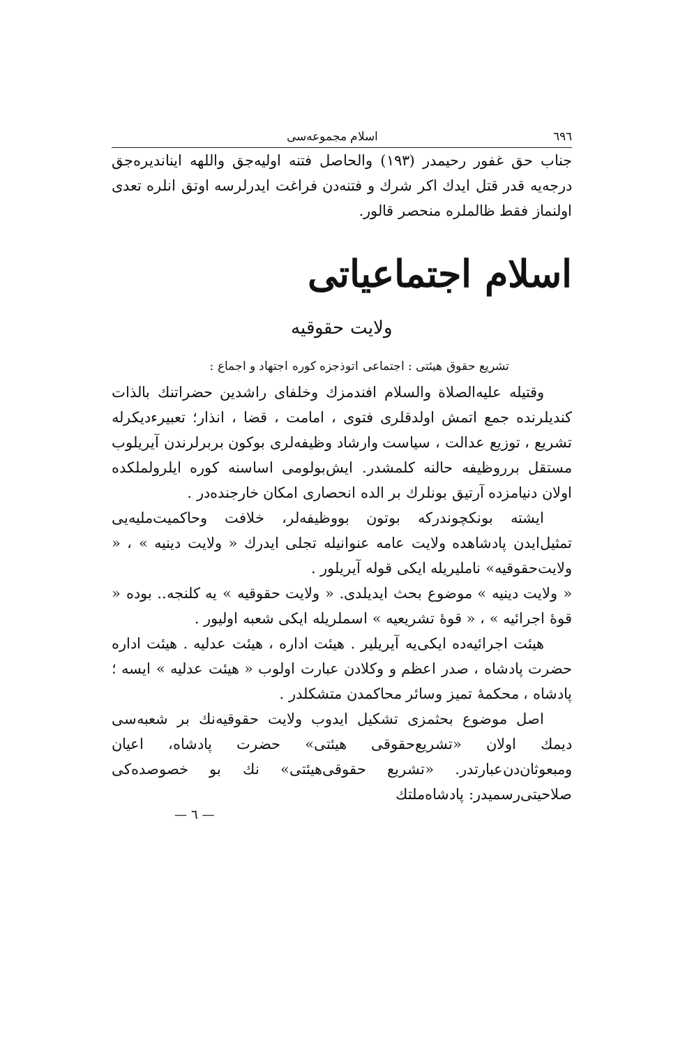٦٩٦ اسلام مجموعه‌سی
جناب حق غفور رحیمدر (١٩٣) والحاصل فتنه اولیه‌جق واللهه ایناندیره‌جق درجه‌یه قدر قتل ایدك اكر شرك و فتنه‌دن فراغت ایدرلرسه اوتق انلره تعدی اولنماز فقط ظالملره منحصر قالور.
اسلام اجتماعیاتی
ولایت حقوقیه
تشریع حقوق هیئتی : اجتماعی اتوذجزه کوره اجتهاد و اجماع :
وقتیله علیه‌الصلاة والسلام افندمزك وخلفای راشدین حضراتنك بالذات كندیلرنده جمع اتمش اولدقلری فتوی ، امامت ، قضا ، انذار؛ تعبیرءدیكرله تشریع ، توزیع عدالت ، سیاست وارشاد وظیفه‌لری بوكون بربرلرندن آیریلوب مستقل برروظیفه حالنه كلمشدر. ایش‌بولومی اساسنه كوره ایلرولملكده اولان دنیامزده آرتیق بونلرك بر الده انحصاری امكان خارجنده‌در .
ایشته بونكچوندركه بوتون بووظیفه‌لر، خلافت وحاكمیت‌ملیه‌یی تمثیل‌ایدن پادشاهده ولایت عامه عنوانیله تجلی ایدرك « ولایت دینیه » ، « ولایت‌حقوقیه» نامليریله ایكی قوله آیریلور .
« ولایت دینیه » موضوع بحث ایدیلدی. « ولایت حقوقیه » یه كلنجه.. بوده « قوهٔ اجرائیه » ، « قوهٔ تشریعیه » اسملریله ایكی شعبه اولیور .
هیئت اجرائیه‌ده ایكی‌یه آیریلیر . هیئت اداره ، هیئت عدلیه . هیئت اداره حضرت پادشاه ، صدر اعظم و وكلادن عبارت اولوب « هیئت عدلیه » ایسه ؛ پادشاه ، محكمهٔ تمیز وسائر محاكمدن متشكلدر .
اصل موضوع بحثمزی تشكیل ایدوب ولایت حقوقیه‌نك بر شعبه‌سی دیمك اولان «تشریع‌حقوقی هیئتی» حضرت پادشاه، اعیان ومبعوثان‌دن‌عبارتدر. «تشریع حقوقی‌هیئتی» نك بو خصوصده‌كی صلاحیتی‌رسمیدر: پادشاه‌ملتك
— ٦ —